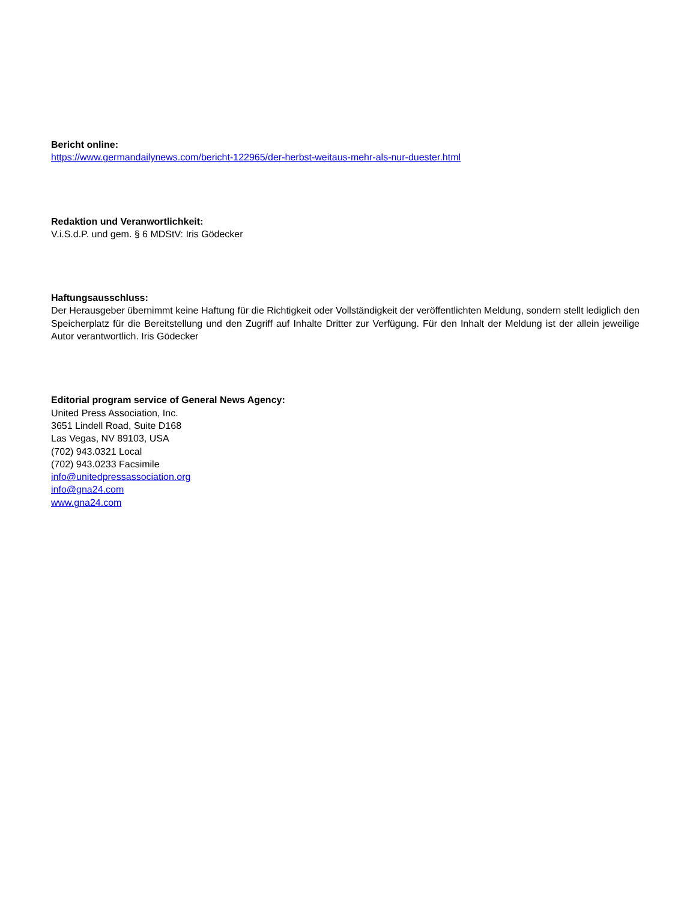Bericht online:
https://www.germandailynews.com/bericht-122965/der-herbst-weitaus-mehr-als-nur-duester.html
Redaktion und Veranwortlichkeit:
V.i.S.d.P. und gem. § 6 MDStV: Iris Gödecker
Haftungsausschluss:
Der Herausgeber übernimmt keine Haftung für die Richtigkeit oder Vollständigkeit der veröffentlichten Meldung, sondern stellt lediglich den Speicherplatz für die Bereitstellung und den Zugriff auf Inhalte Dritter zur Verfügung. Für den Inhalt der Meldung ist der allein jeweilige Autor verantwortlich. Iris Gödecker
Editorial program service of General News Agency:
United Press Association, Inc.
3651 Lindell Road, Suite D168
Las Vegas, NV 89103, USA
(702) 943.0321 Local
(702) 943.0233 Facsimile
info@unitedpressassociation.org
info@gna24.com
www.gna24.com